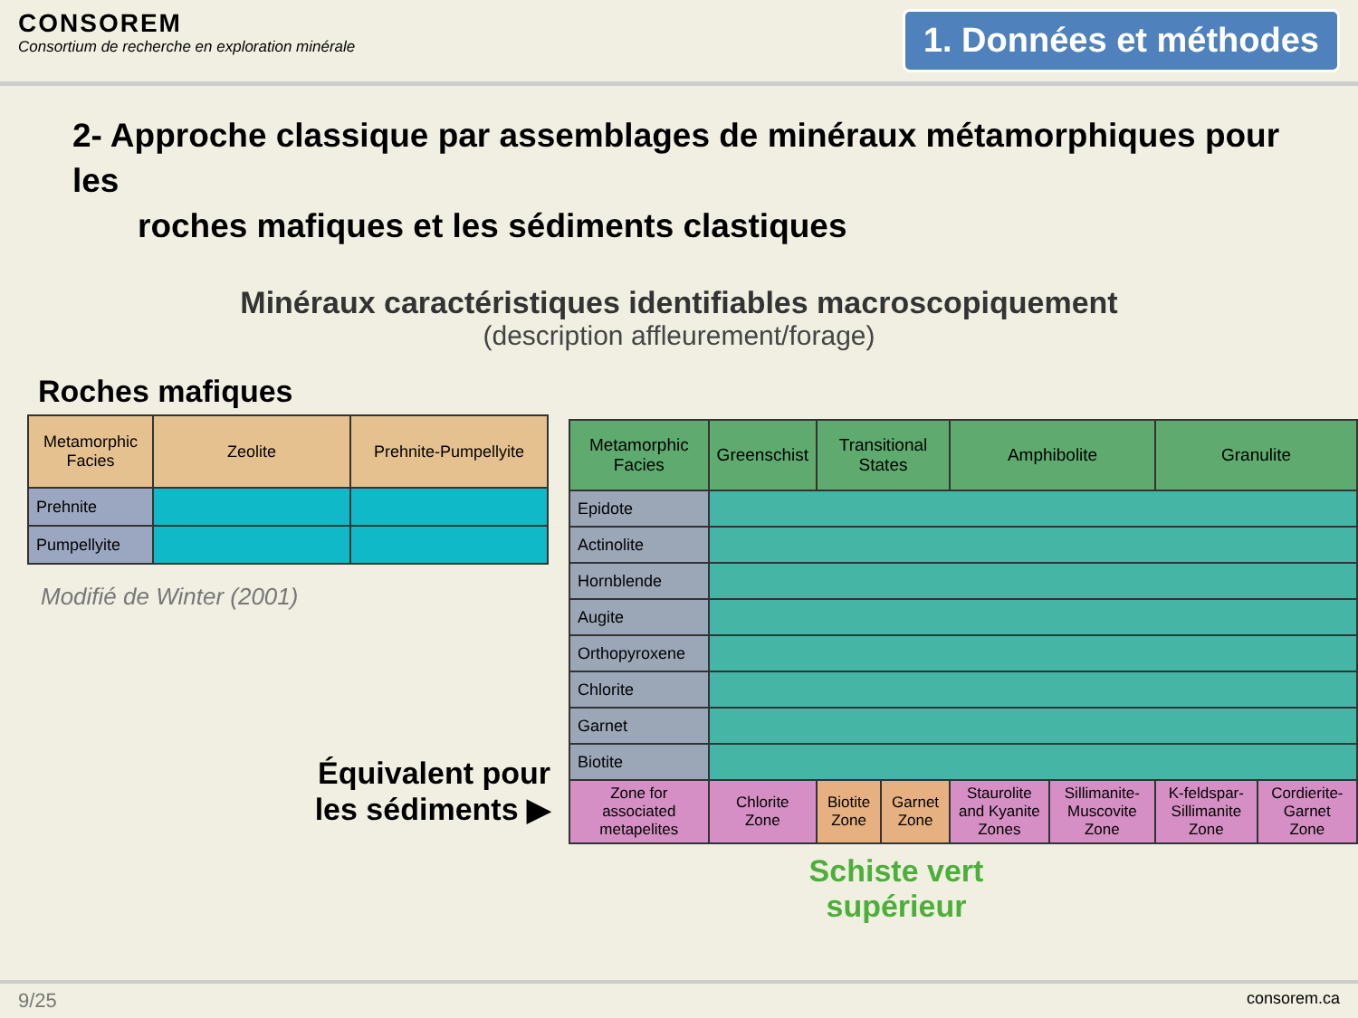CONSOREM
Consortium de recherche en exploration minérale
1. Données et méthodes
2- Approche classique par assemblages de minéraux métamorphiques pour les
roches mafiques et les sédiments clastiques
Minéraux caractéristiques identifiables macroscopiquement
(description affleurement/forage)
Roches mafiques
| Metamorphic Facies | Zeolite | Prehnite-Pumpellyite |
| --- | --- | --- |
| Prehnite | | |
| Pumpellyite | | |
Modifié de Winter (2001)
Équivalent pour
les sédiments ▶
| Metamorphic Facies | Greenschist | Transitional States | | Amphibolite | | Granulite | |
| --- | --- | --- | --- | --- | --- | --- | --- |
| Epidote | | | | | | | |
| Actinolite | | | | | | | |
| Hornblende | | | | | | | |
| Augite | | | | | | | |
| Orthopyroxene | | | | | | | |
| Chlorite | | | | | | | |
| Garnet | | | | | | | |
| Biotite | | | | | | | |
| Zone for associated metapelites | Chlorite Zone | Biotite Zone | Garnet Zone | Staurolite and Kyanite Zones | Sillimanite-Muscovite Zone | K-feldspar-Sillimanite Zone | Cordierite-Garnet Zone |
Schiste vert supérieur
9/25 consorem.ca